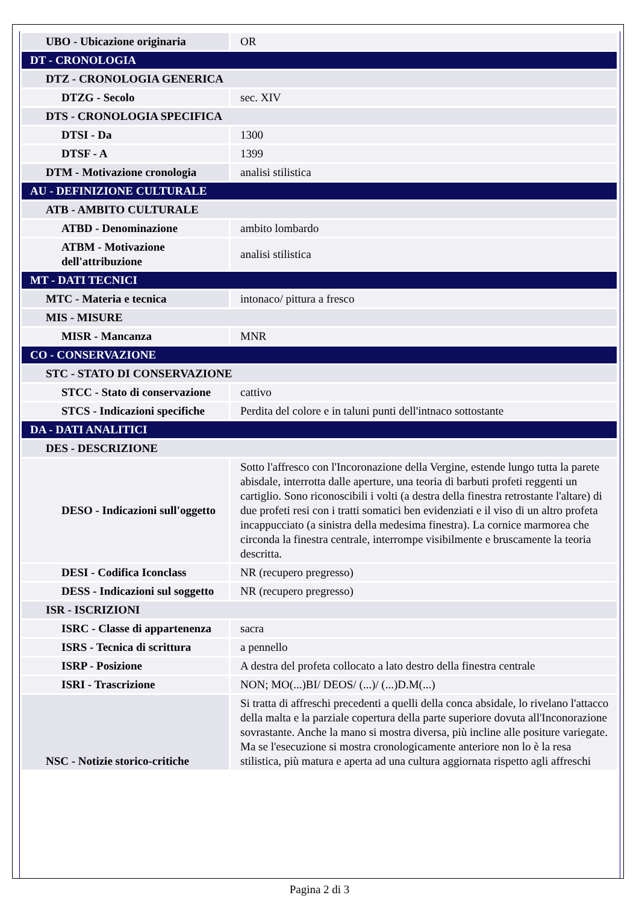| UBO - Ubicazione originaria | OR |
| DT - CRONOLOGIA | |
| DTZ - CRONOLOGIA GENERICA | |
| DTZG - Secolo | sec. XIV |
| DTS - CRONOLOGIA SPECIFICA | |
| DTSI - Da | 1300 |
| DTSF - A | 1399 |
| DTM - Motivazione cronologia | analisi stilistica |
| AU - DEFINIZIONE CULTURALE | |
| ATB - AMBITO CULTURALE | |
| ATBD - Denominazione | ambito lombardo |
| ATBM - Motivazione dell'attribuzione | analisi stilistica |
| MT - DATI TECNICI | |
| MTC - Materia e tecnica | intonaco/ pittura a fresco |
| MIS - MISURE | |
| MISR - Mancanza | MNR |
| CO - CONSERVAZIONE | |
| STC - STATO DI CONSERVAZIONE | |
| STCC - Stato di conservazione | cattivo |
| STCS - Indicazioni specifiche | Perdita del colore e in taluni punti dell'intnaco sottostante |
| DA - DATI ANALITICI | |
| DES - DESCRIZIONE | |
| DESO - Indicazioni sull'oggetto | Sotto l'affresco con l'Incoronazione della Vergine, estende lungo tutta la parete abisdale, interrotta dalle aperture, una teoria di barbuti profeti reggenti un cartiglio. Sono riconoscibili i volti (a destra della finestra retrostante l'altare) di due profeti resi con i tratti somatici ben evidenziati e il viso di un altro profeta incappucciato (a sinistra della medesima finestra). La cornice marmorea che circonda la finestra centrale, interrompe visibilmente e bruscamente la teoria descritta. |
| DESI - Codifica Iconclass | NR (recupero pregresso) |
| DESS - Indicazioni sul soggetto | NR (recupero pregresso) |
| ISR - ISCRIZIONI | |
| ISRC - Classe di appartenenza | sacra |
| ISRS - Tecnica di scrittura | a pennello |
| ISRP - Posizione | A destra del profeta collocato a lato destro della finestra centrale |
| ISRI - Trascrizione | NON; MO(...)BI/ DEOS/ (...)/ (...)D.M(...) |
| NSC - Notizie storico-critiche | Si tratta di affreschi precedenti a quelli della conca absidale, lo rivelano l'attacco della malta e la parziale copertura della parte superiore dovuta all'Inconorazione sovrastante. Anche la mano si mostra diversa, più incline alle positure variegate. Ma se l'esecuzione si mostra cronologicamente anteriore non lo è la resa stilistica, più matura e aperta ad una cultura aggiornata rispetto agli affreschi |
Pagina 2 di 3